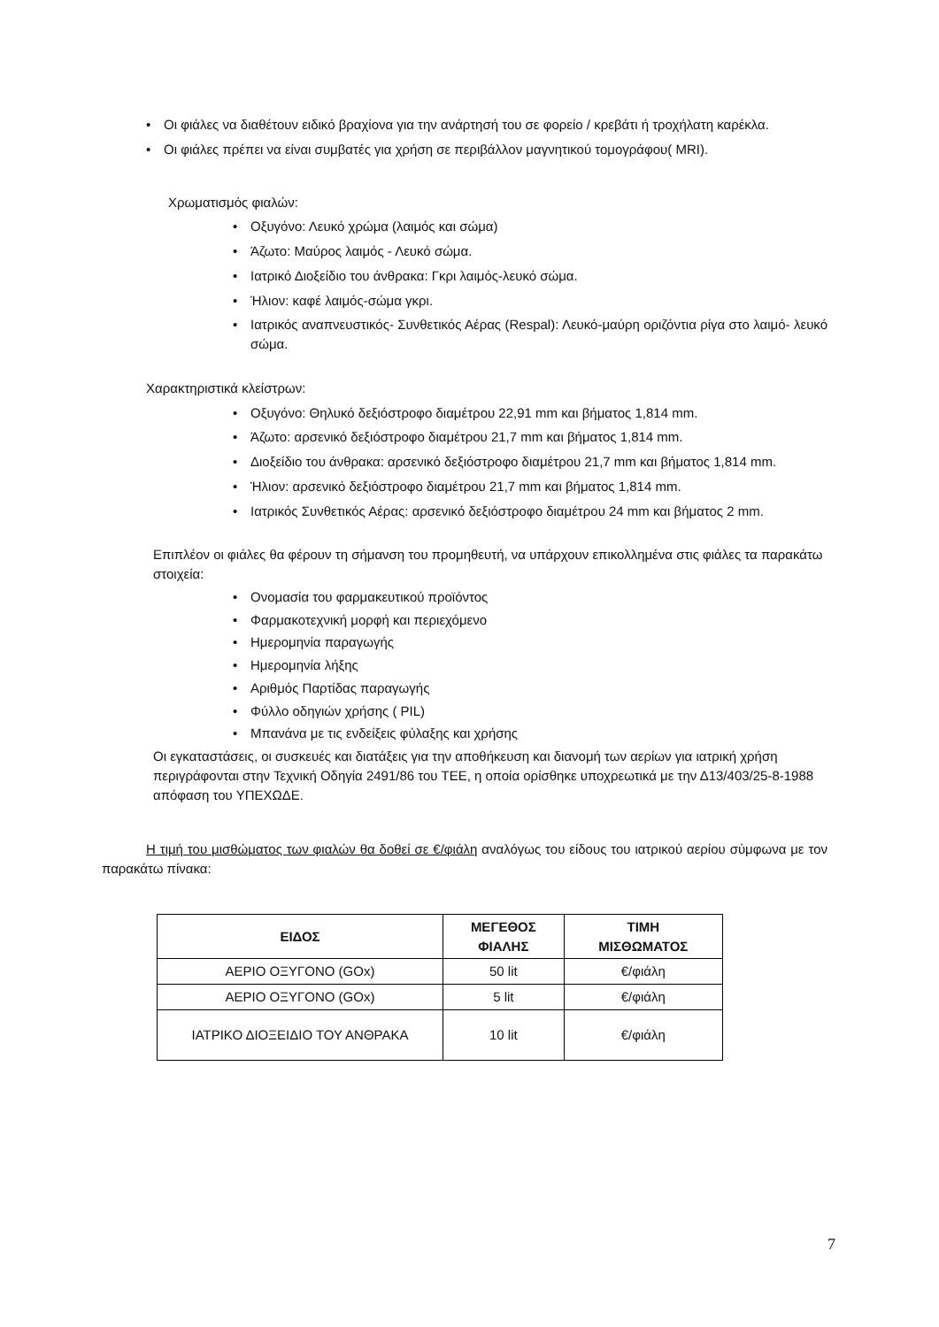• Οι φιάλες να διαθέτουν ειδικό βραχίονα για την ανάρτησή του σε φορείο / κρεβάτι ή τροχήλατη καρέκλα.
• Οι φιάλες πρέπει να είναι συμβατές για χρήση σε περιβάλλον μαγνητικού τομογράφου( MRI).
Χρωματισμός φιαλών:
• Οξυγόνο: Λευκό χρώμα (λαιμός και σώμα)
• Άζωτο: Μαύρος λαιμός - Λευκό σώμα.
• Ιατρικό Διοξείδιο του άνθρακα: Γκρι λαιμός-λευκό σώμα.
• Ήλιον: καφέ λαιμός-σώμα γκρι.
• Ιατρικός αναπνευστικός- Συνθετικός Αέρας (Respal): Λευκό-μαύρη οριζόντια ρίγα στο λαιμό- λευκό σώμα.
Χαρακτηριστικά κλείστρων:
• Οξυγόνο: Θηλυκό δεξιόστροφο διαμέτρου 22,91 mm και βήματος 1,814 mm.
• Άζωτο: αρσενικό δεξιόστροφο διαμέτρου 21,7 mm και βήματος 1,814 mm.
• Διοξείδιο του άνθρακα: αρσενικό δεξιόστροφο διαμέτρου 21,7 mm και βήματος 1,814 mm.
• Ήλιον: αρσενικό δεξιόστροφο διαμέτρου 21,7 mm και βήματος 1,814 mm.
• Ιατρικός Συνθετικός Αέρας: αρσενικό δεξιόστροφο διαμέτρου 24 mm και βήματος 2 mm.
Επιπλέον οι φιάλες θα φέρουν τη σήμανση του προμηθευτή, να υπάρχουν επικολλημένα στις φιάλες τα παρακάτω στοιχεία:
• Ονομασία του φαρμακευτικού προϊόντος
• Φαρμακοτεχνική μορφή και περιεχόμενο
• Ημερομηνία παραγωγής
• Ημερομηνία λήξης
• Αριθμός Παρτίδας παραγωγής
• Φύλλο οδηγιών χρήσης ( PIL)
• Μπανάνα με τις ενδείξεις φύλαξης και χρήσης
Οι εγκαταστάσεις, οι συσκευές και διατάξεις για την αποθήκευση και διανομή των αερίων για ιατρική χρήση περιγράφονται στην Τεχνική Οδηγία 2491/86 του ΤΕΕ, η οποία ορίσθηκε υποχρεωτικά με την Δ13/403/25-8-1988 απόφαση του ΥΠΕΧΩΔΕ.
Η τιμή του μισθώματος των φιαλών θα δοθεί σε €/φιάλη αναλόγως του είδους του ιατρικού αερίου σύμφωνα με τον παρακάτω πίνακα:
| ΕΙΔΟΣ | ΜΕΓΕΘΟΣ ΦΙΑΛΗΣ | ΤΙΜΗ ΜΙΣΘΩΜΑΤΟΣ |
| --- | --- | --- |
| ΑΕΡΙΟ ΟΞΥΓΟΝΟ (GOx) | 50 lit | €/φιάλη |
| ΑΕΡΙΟ ΟΞΥΓΟΝΟ (GOx) | 5 lit | €/φιάλη |
| ΙΑΤΡΙΚΟ ΔΙΟΞΕΙΔΙΟ ΤΟΥ ΑΝΘΡΑΚΑ | 10 lit | €/φιάλη |
7